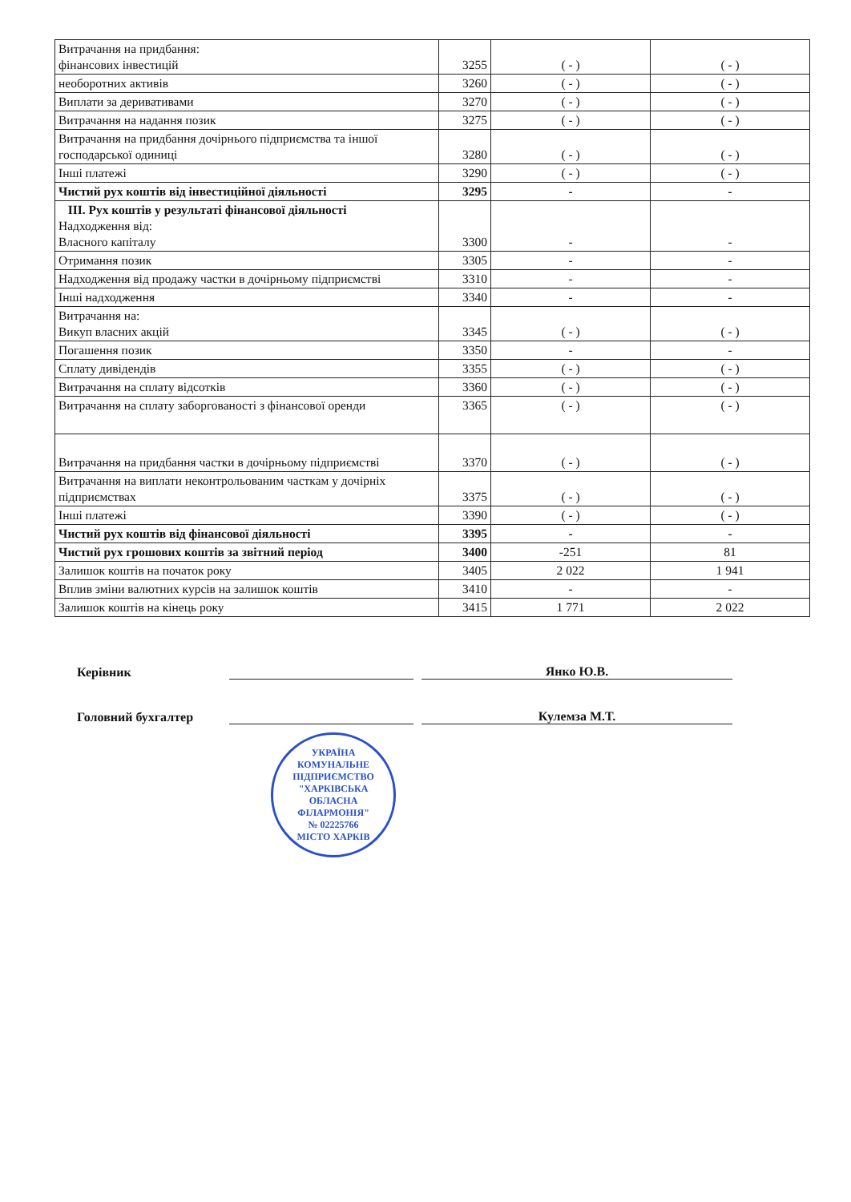| Витрачання на придбання: фінансових інвестицій | 3255 | ( - ) | ( - ) |
| необоротних активів | 3260 | ( - ) | ( - ) |
| Виплати за деривативами | 3270 | ( - ) | ( - ) |
| Витрачання на надання позик | 3275 | ( - ) | ( - ) |
| Витрачання на придбання дочірнього підприємства та іншої господарської одиниці | 3280 | ( - ) | ( - ) |
| Інші платежі | 3290 | ( - ) | ( - ) |
| Чистий рух коштів від інвестиційної діяльності | 3295 | - | - |
| ІІІ. Рух коштів у результаті фінансової діяльності Надходження від: Власного капіталу | 3300 | - | - |
| Отримання позик | 3305 | - | - |
| Надходження від продажу частки в дочірньому підприємстві | 3310 | - | - |
| Інші надходження | 3340 | - | - |
| Витрачання на: Викуп власних акцій | 3345 | ( - ) | ( - ) |
| Погашення позик | 3350 | - | - |
| Сплату дивідендів | 3355 | ( - ) | ( - ) |
| Витрачання на сплату відсотків | 3360 | ( - ) | ( - ) |
| Витрачання на сплату заборгованості з фінансової оренди | 3365 | ( - ) | ( - ) |
| Витрачання на придбання частки в дочірньому підприємстві | 3370 | ( - ) | ( - ) |
| Витрачання на виплати неконтрольованим часткам у дочірніх підприємствах | 3375 | ( - ) | ( - ) |
| Інші платежі | 3390 | ( - ) | ( - ) |
| Чистий рух коштів від фінансової діяльності | 3395 | - | - |
| Чистий рух грошових коштів за звітний період | 3400 | -251 | 81 |
| Залишок коштів на початок року | 3405 | 2 022 | 1 941 |
| Вплив зміни валютних курсів на залишок коштів | 3410 | - | - |
| Залишок коштів на кінець року | 3415 | 1 771 | 2 022 |
Керівник Янко Ю.В.
Головний бухгалтер Кулемза М.Т.
УКРАЇНА
КОМУНАЛЬНЕ ПІДПРИЄМСТВО
"ХАРКІВСЬКА ОБЛАСНА ФІЛАРМОНІЯ"
№ 02225766
МІСТО ХАРКІВ